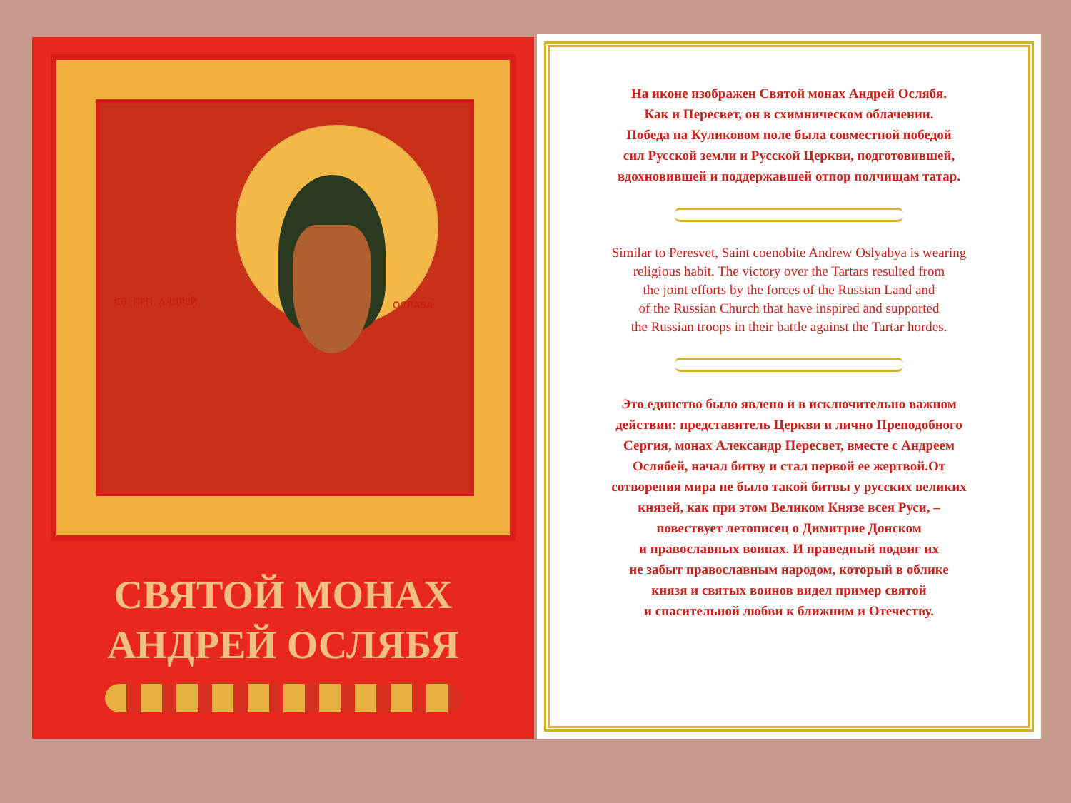СВ. ПРП. АНДРЕЙ ОСЛАБА
СВЯТОЙ МОНАХ
АНДРЕЙ ОСЛЯБЯ
На иконе изображен Святой монах Андрей Ослябя.
Как и Пересвет, он в схимническом облачении.
Победа на Куликовом поле была совместной победой
сил Русской земли и Русской Церкви, подготовившей,
вдохновившей и поддержавшей отпор полчищам татар.
Similar to Peresvet, Saint coenobite Andrew Oslyabya is wearing
religious habit. The victory over the Tartars resulted from
the joint efforts by the forces of the Russian Land and
of the Russian Church that have inspired and supported
the Russian troops in their battle against the Tartar hordes.
Это единство было явлено и в исключительно важном
действии: представитель Церкви и лично Преподобного
Сергия, монах Александр Пересвет, вместе с Андреем
Ослябей, начал битву и стал первой ее жертвой.От
сотворения мира не было такой битвы у русских великих
князей, как при этом Великом Князе всея Руси, –
повествует летописец о Димитрие Донском
и православных воинах. И праведный подвиг их
не забыт православным народом, который в облике
князя и святых воинов видел пример святой
и спасительной любви к ближним и Отечеству.